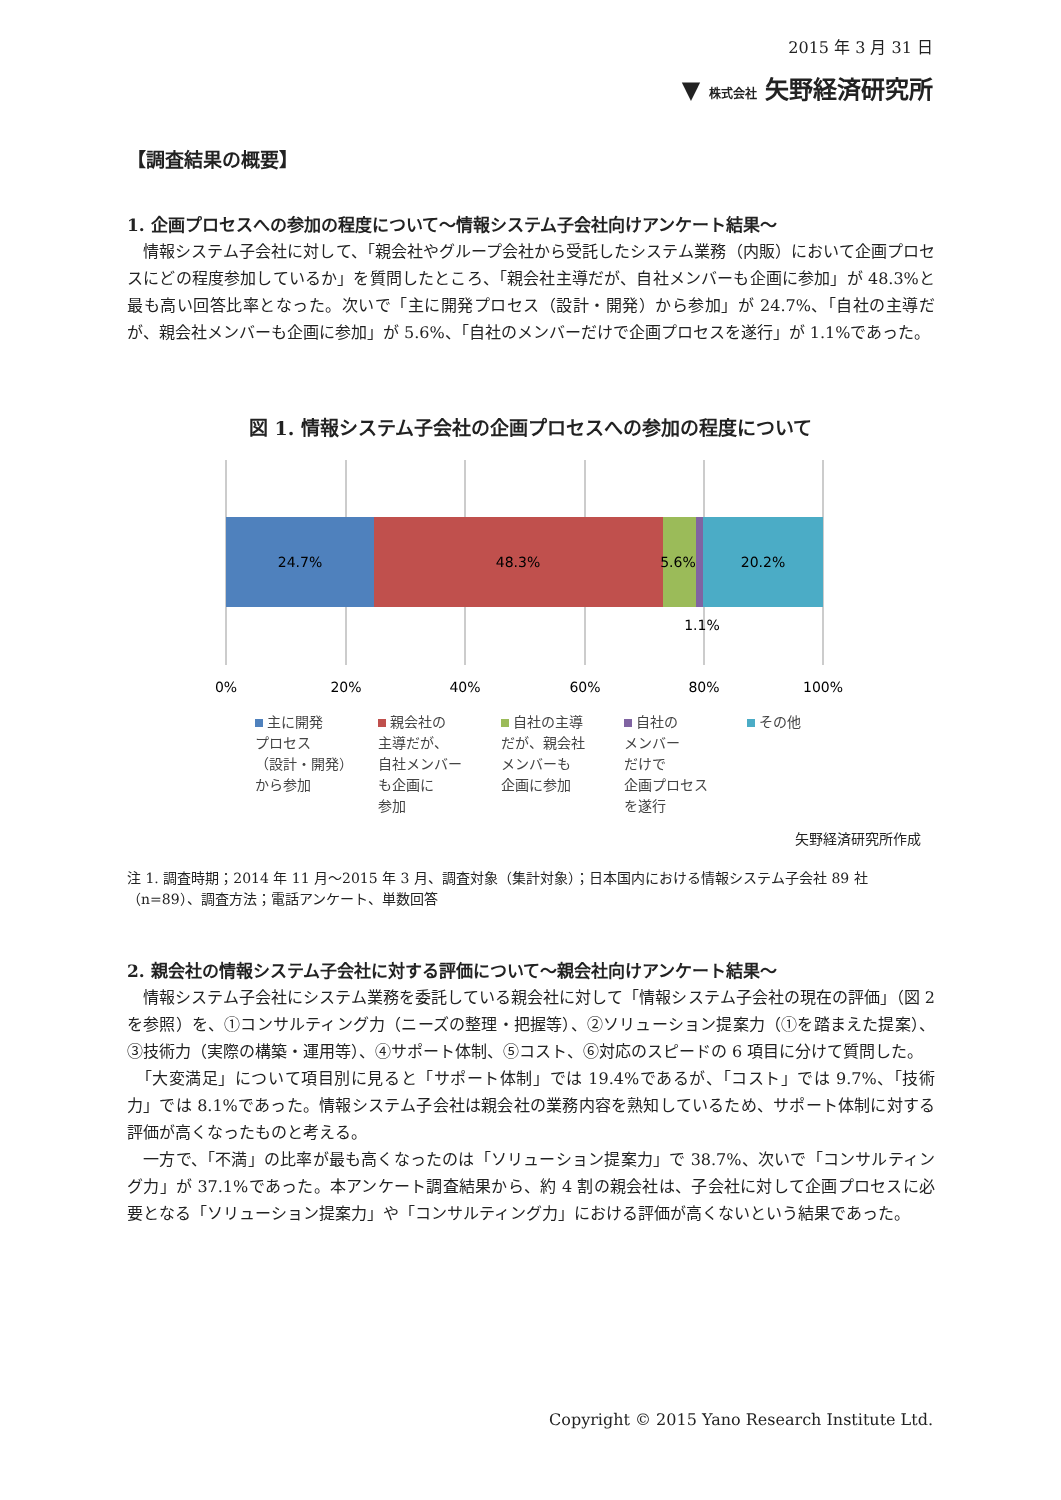2015 年 3 月 31 日
▼ 株式会社 矢野経済研究所
【調査結果の概要】
1. 企画プロセスへの参加の程度について～情報システム子会社向けアンケート結果～
　情報システム子会社に対して、「親会社やグループ会社から受託したシステム業務（内販）において企画プロセスにどの程度参加しているか」を質問したところ、「親会社主導だが、自社メンバーも企画に参加」が 48.3%と最も高い回答比率となった。次いで「主に開発プロセス（設計・開発）から参加」が 24.7%、「自社の主導だが、親会社メンバーも企画に参加」が 5.6%、「自社のメンバーだけで企画プロセスを遂行」が 1.1%であった。
図 1. 情報システム子会社の企画プロセスへの参加の程度について
24.7%
48.3%
5.6%
20.2%
1.1%
0%
20%
40%
60%
80%
100%
主に開発
プロセス
（設計・開発）
から参加
親会社の
主導だが、
自社メンバー
も企画に
参加
自社の主導
だが、親会社
メンバーも
企画に参加
自社の
メンバー
だけで
企画プロセス
を遂行
その他
矢野経済研究所作成
注 1. 調査時期；2014 年 11 月～2015 年 3 月、調査対象（集計対象）；日本国内における情報システム子会社 89 社（n=89）、調査方法；電話アンケート、単数回答
2. 親会社の情報システム子会社に対する評価について～親会社向けアンケート結果～
　情報システム子会社にシステム業務を委託している親会社に対して「情報システム子会社の現在の評価」（図 2 を参照）を、①コンサルティング力（ニーズの整理・把握等）、②ソリューション提案力（①を踏まえた提案）、③技術力（実際の構築・運用等）、④サポート体制、⑤コスト、⑥対応のスピードの 6 項目に分けて質問した。
　「大変満足」について項目別に見ると「サポート体制」では 19.4%であるが、「コスト」では 9.7%、「技術力」では 8.1%であった。情報システム子会社は親会社の業務内容を熟知しているため、サポート体制に対する評価が高くなったものと考える。
　一方で、「不満」の比率が最も高くなったのは「ソリューション提案力」で 38.7%、次いで「コンサルティング力」が 37.1%であった。本アンケート調査結果から、約 4 割の親会社は、子会社に対して企画プロセスに必要となる「ソリューション提案力」や「コンサルティング力」における評価が高くないという結果であった。
Copyright © 2015 Yano Research Institute Ltd.